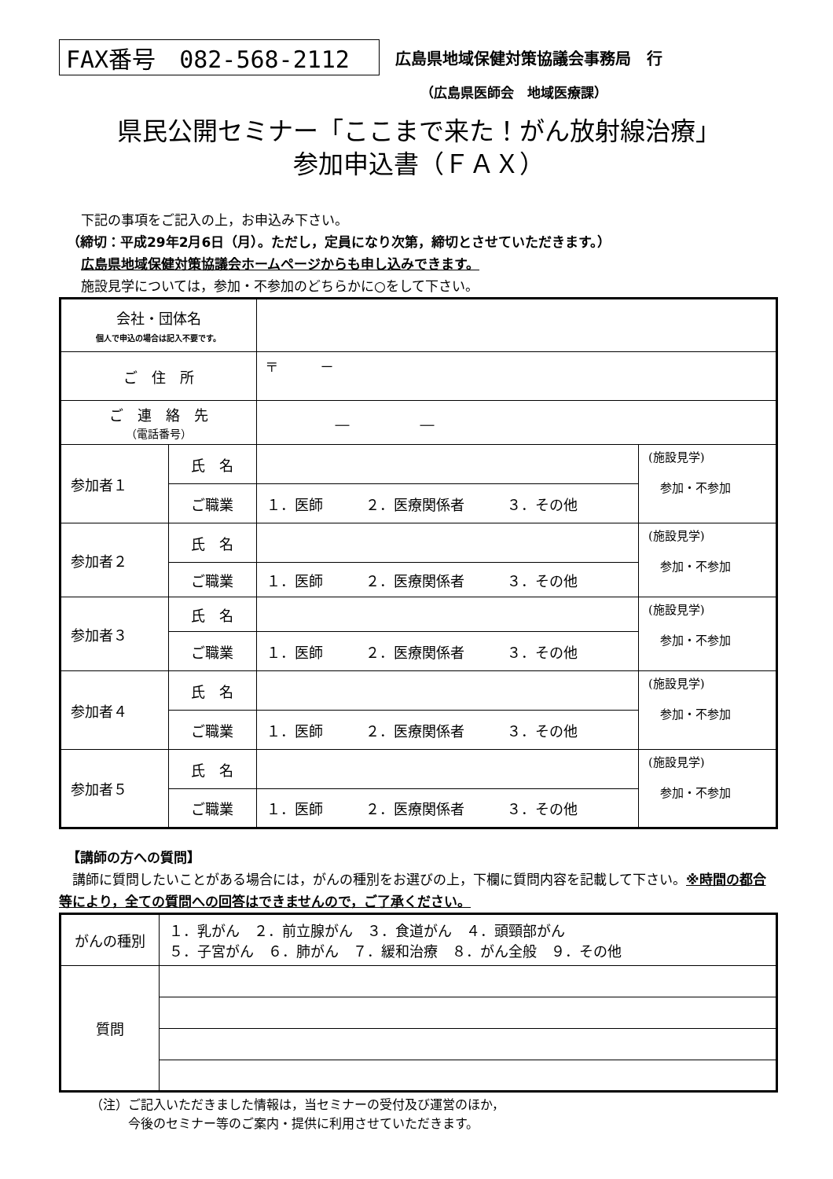FAX番号　082-568-2112
広島県地域保健対策協議会事務局　行
（広島県医師会　地域医療課）
県民公開セミナー「ここまで来た！がん放射線治療」
参加申込書（ＦＡＸ）
下記の事項をご記入の上，お申込み下さい。
（締切：平成29年2月6日（月）。ただし，定員になり次第，締切とさせていただきます。）
広島県地域保健対策協議会ホームページからも申し込みできます。
施設見学については，参加・不参加のどちらかに○をして下さい。
| 会社・団体名 個人で申込の場合は記入不要です。 | | | |
| ご 住 所 | | 〒 － | |
| ご 連 絡 先 （電話番号） | | ― ― | |
| 参加者１ | 氏 名 | | (施設見学) 参加・不参加 |
| | ご職業 | １．医師 ２．医療関係者 ３．その他 | |
| 参加者２ | 氏 名 | | (施設見学) 参加・不参加 |
| | ご職業 | １．医師 ２．医療関係者 ３．その他 | |
| 参加者３ | 氏 名 | | (施設見学) 参加・不参加 |
| | ご職業 | １．医師 ２．医療関係者 ３．その他 | |
| 参加者４ | 氏 名 | | (施設見学) 参加・不参加 |
| | ご職業 | １．医師 ２．医療関係者 ３．その他 | |
| 参加者５ | 氏 名 | | (施設見学) 参加・不参加 |
| | ご職業 | １．医師 ２．医療関係者 ３．その他 | |
【講師の方への質問】
　講師に質問したいことがある場合には，がんの種別をお選びの上，下欄に質問内容を記載して下さい。※時間の都合等により，全ての質問への回答はできませんので，ご了承ください。
| がんの種別 | １．乳がん ２．前立腺がん ３．食道がん ４．頭頸部がん ５．子宮がん ６．肺がん ７．緩和治療 ８．がん全般 ９．その他 |
| 質問 | |
（注）ご記入いただきました情報は，当セミナーの受付及び運営のほか，
　　　今後のセミナー等のご案内・提供に利用させていただきます。